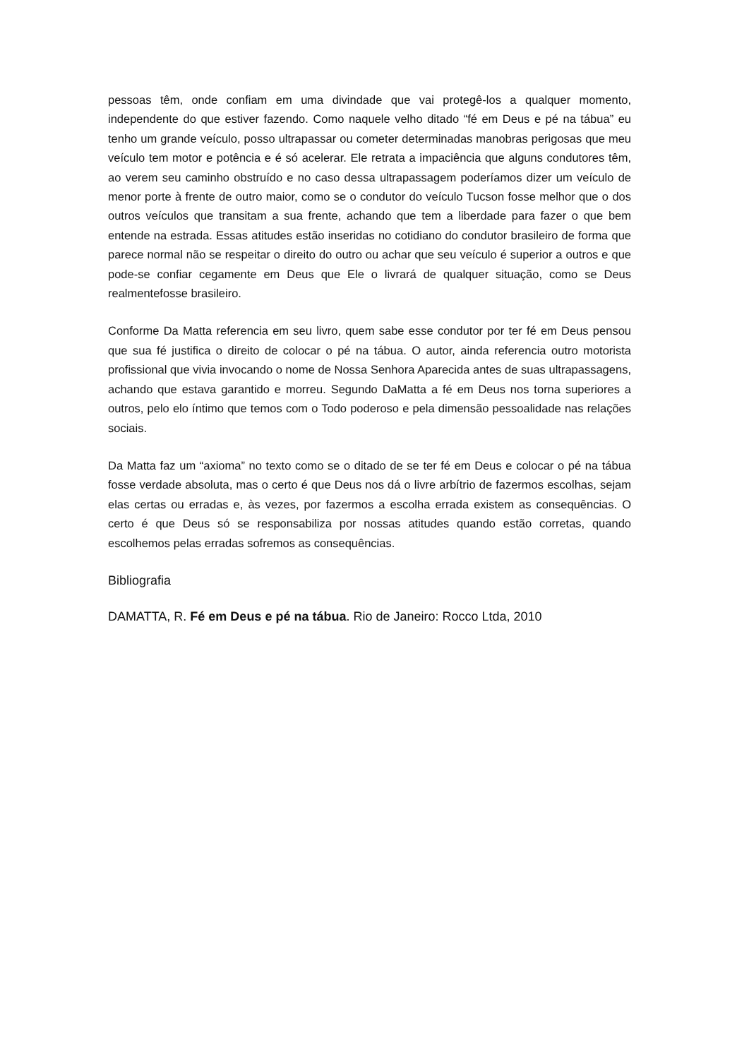pessoas têm, onde confiam em uma divindade que vai protegê-los a qualquer momento, independente do que estiver fazendo. Como naquele velho ditado “fé em Deus e pé na tábua” eu tenho um grande veículo, posso ultrapassar ou cometer determinadas manobras perigosas que meu veículo tem motor e potência e é só acelerar. Ele retrata a impaciência que alguns condutores têm, ao verem seu caminho obstruído e no caso dessa ultrapassagem poderíamos dizer um veículo de menor porte à frente de outro maior, como se o condutor do veículo Tucson fosse melhor que o dos outros veículos que transitam a sua frente, achando que tem a liberdade para fazer o que bem entende na estrada. Essas atitudes estão inseridas no cotidiano do condutor brasileiro de forma que parece normal não se respeitar o direito do outro ou achar que seu veículo é superior a outros e que pode-se confiar cegamente em Deus que Ele o livrará de qualquer situação, como se Deus realmentefosse brasileiro.
Conforme Da Matta referencia em seu livro, quem sabe esse condutor por ter fé em Deus pensou que sua fé justifica o direito de colocar o pé na tábua. O autor, ainda referencia outro motorista profissional que vivia invocando o nome de Nossa Senhora Aparecida antes de suas ultrapassagens, achando que estava garantido e morreu. Segundo DaMatta a fé em Deus nos torna superiores a outros, pelo elo íntimo que temos com o Todo poderoso e pela dimensão pessoalidade nas relações sociais.
Da Matta faz um “axioma” no texto como se o ditado de se ter fé em Deus e colocar o pé na tábua fosse verdade absoluta, mas o certo é que Deus nos dá o livre arbítrio de fazermos escolhas, sejam elas certas ou erradas e, às vezes, por fazermos a escolha errada existem as consequências. O certo é que Deus só se responsabiliza por nossas atitudes quando estão corretas, quando escolhemos pelas erradas sofremos as consequências.
Bibliografia
DAMATTA, R. Fé em Deus e pé na tábua. Rio de Janeiro: Rocco Ltda, 2010